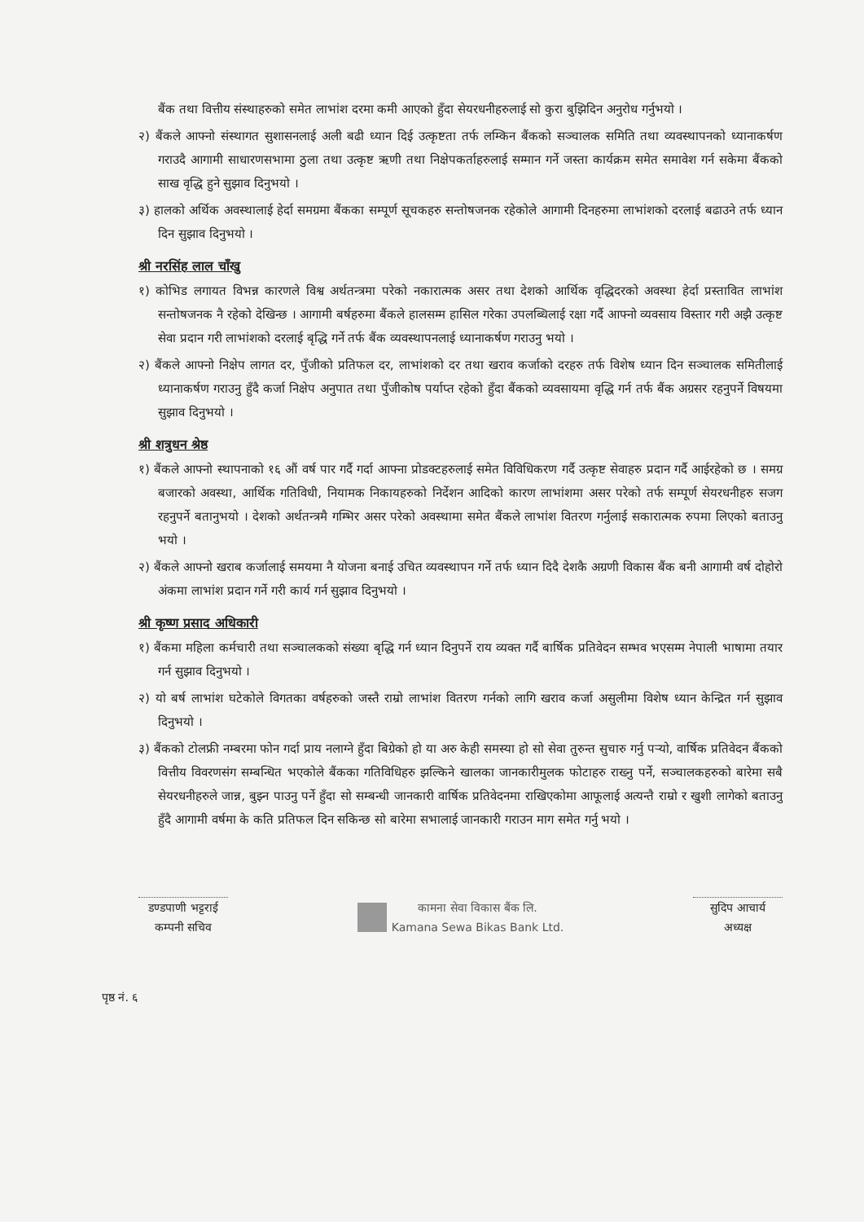बैंक तथा वित्तीय संस्थाहरुको समेत लाभांश दरमा कमी आएको हुँदा सेयरधनीहरुलाई सो कुरा बुझिदिन अनुरोध गर्नुभयो ।
२) बैंकले आफ्नो संस्थागत सुशासनलाई अली बढी ध्यान दिई उत्कृष्टता तर्फ लम्किन बैंकको सञ्चालक समिति तथा व्यवस्थापनको ध्यानाकर्षण गराउदै आगामी साधारणसभामा ठुला तथा उत्कृष्ट ऋणी तथा निक्षेपकर्ताहरुलाई सम्मान गर्ने जस्ता कार्यक्रम समेत समावेश गर्न सकेमा बैंकको साख वृद्धि हुने सुझाव दिनुभयो ।
३) हालको अर्थिक अवस्थालाई हेर्दा समग्रमा बैंकका सम्पूर्ण सूचकहरु सन्तोषजनक रहेकोले आगामी दिनहरुमा लाभांशको दरलाई बढाउने तर्फ ध्यान दिन सुझाव दिनुभयो ।
श्री नरसिंह लाल चाँखु
१) कोभिड लगायत विभन्न कारणले विश्व अर्थतन्त्रमा परेको नकारात्मक असर तथा देशको आर्थिक वृद्धिदरको अवस्था हेर्दा प्रस्तावित लाभांश सन्तोषजनक नै रहेको देखिन्छ । आगामी बर्षहरुमा बैंकले हालसम्म हासिल गरेका उपलब्धिलाई रक्षा गर्दै आफ्नो व्यवसाय विस्तार गरी अझै उत्कृष्ट सेवा प्रदान गरी लाभांशको दरलाई बृद्धि गर्ने तर्फ बैंक व्यवस्थापनलाई ध्यानाकर्षण गराउनु भयो ।
२) बैंकले आफ्नो निक्षेप लागत दर, पुँजीको प्रतिफल दर, लाभांशको दर तथा खराव कर्जाको दरहरु तर्फ विशेष ध्यान दिन सञ्चालक समितीलाई ध्यानाकर्षण गराउनु हुँदै कर्जा निक्षेप अनुपात तथा पुँजीकोष पर्याप्त रहेको हुँदा बैंकको व्यवसायमा वृद्धि गर्न तर्फ बैंक अग्रसर रहनुपर्ने विषयमा सुझाव दिनुभयो ।
श्री शत्रुधन श्रेष्ठ
१) बैंकले आफ्नो स्थापनाको १६ औं वर्ष पार गर्दै गर्दा आफ्ना प्रोडक्टहरुलाई समेत विविधिकरण गर्दै उत्कृष्ट सेवाहरु प्रदान गर्दै आईरहेको छ । समग्र बजारको अवस्था, आर्थिक गतिविधी, नियामक निकायहरुको निर्देशन आदिको कारण लाभांशमा असर परेको तर्फ सम्पूर्ण सेयरधनीहरु सजग रहनुपर्ने बतानुभयो । देशको अर्थतन्त्रमै गम्भिर असर परेको अवस्थामा समेत बैंकले लाभांश वितरण गर्नुलाई सकारात्मक रुपमा लिएको बताउनु भयो ।
२) बैंकले आफ्नो खराब कर्जालाई समयमा नै योजना बनाई उचित व्यवस्थापन गर्ने तर्फ ध्यान दिदै देशकै अग्रणी विकास बैंक बनी आगामी वर्ष दोहोरो अंकमा लाभांश प्रदान गर्ने गरी कार्य गर्न सुझाव दिनुभयो ।
श्री कृष्ण प्रसाद अधिकारी
१) बैंकमा महिला कर्मचारी तथा सञ्चालकको संख्या बृद्धि गर्न ध्यान दिनुपर्ने राय व्यक्त गर्दै बार्षिक प्रतिवेदन सम्भव भएसम्म नेपाली भाषामा तयार गर्न सुझाव दिनुभयो ।
२) यो बर्ष लाभांश घटेकोले विगतका वर्षहरुको जस्तै राम्रो लाभांश वितरण गर्नको लागि खराव कर्जा असुलीमा विशेष ध्यान केन्द्रित गर्न सुझाव दिनुभयो ।
३) बैंकको टोलफ्री नम्बरमा फोन गर्दा प्राय नलाग्ने हुँदा बिग्रेको हो या अरु केही समस्या हो सो सेवा तुरुन्त सुचारु गर्नु पर्‍यो, वार्षिक प्रतिवेदन बैंकको वित्तीय विवरणसंग सम्बन्धित भएकोले बैंकका गतिविधिहरु झल्किने खालका जानकारीमुलक फोटाहरु राख्नु पर्ने, सञ्चालकहरुको बारेमा सबै सेयरधनीहरुले जान्न, बुझ्न पाउनु पर्ने हुँदा सो सम्बन्धी जानकारी वार्षिक प्रतिवेदनमा राखिएकोमा आफूलाई अत्यन्तै राम्रो र खुशी लागेको बताउनु हुँदै आगामी वर्षमा के कति प्रतिफल दिन सकिन्छ सो बारेमा सभालाई जानकारी गराउन माग समेत गर्नु भयो ।
डण्डपाणी भट्टराई
कम्पनी सचिव
कामना सेवा विकास बैंक लि.
Kamana Sewa Bikas Bank Ltd.
सुदिप आचार्य
अध्यक्ष
पृष्ठ नं. ६